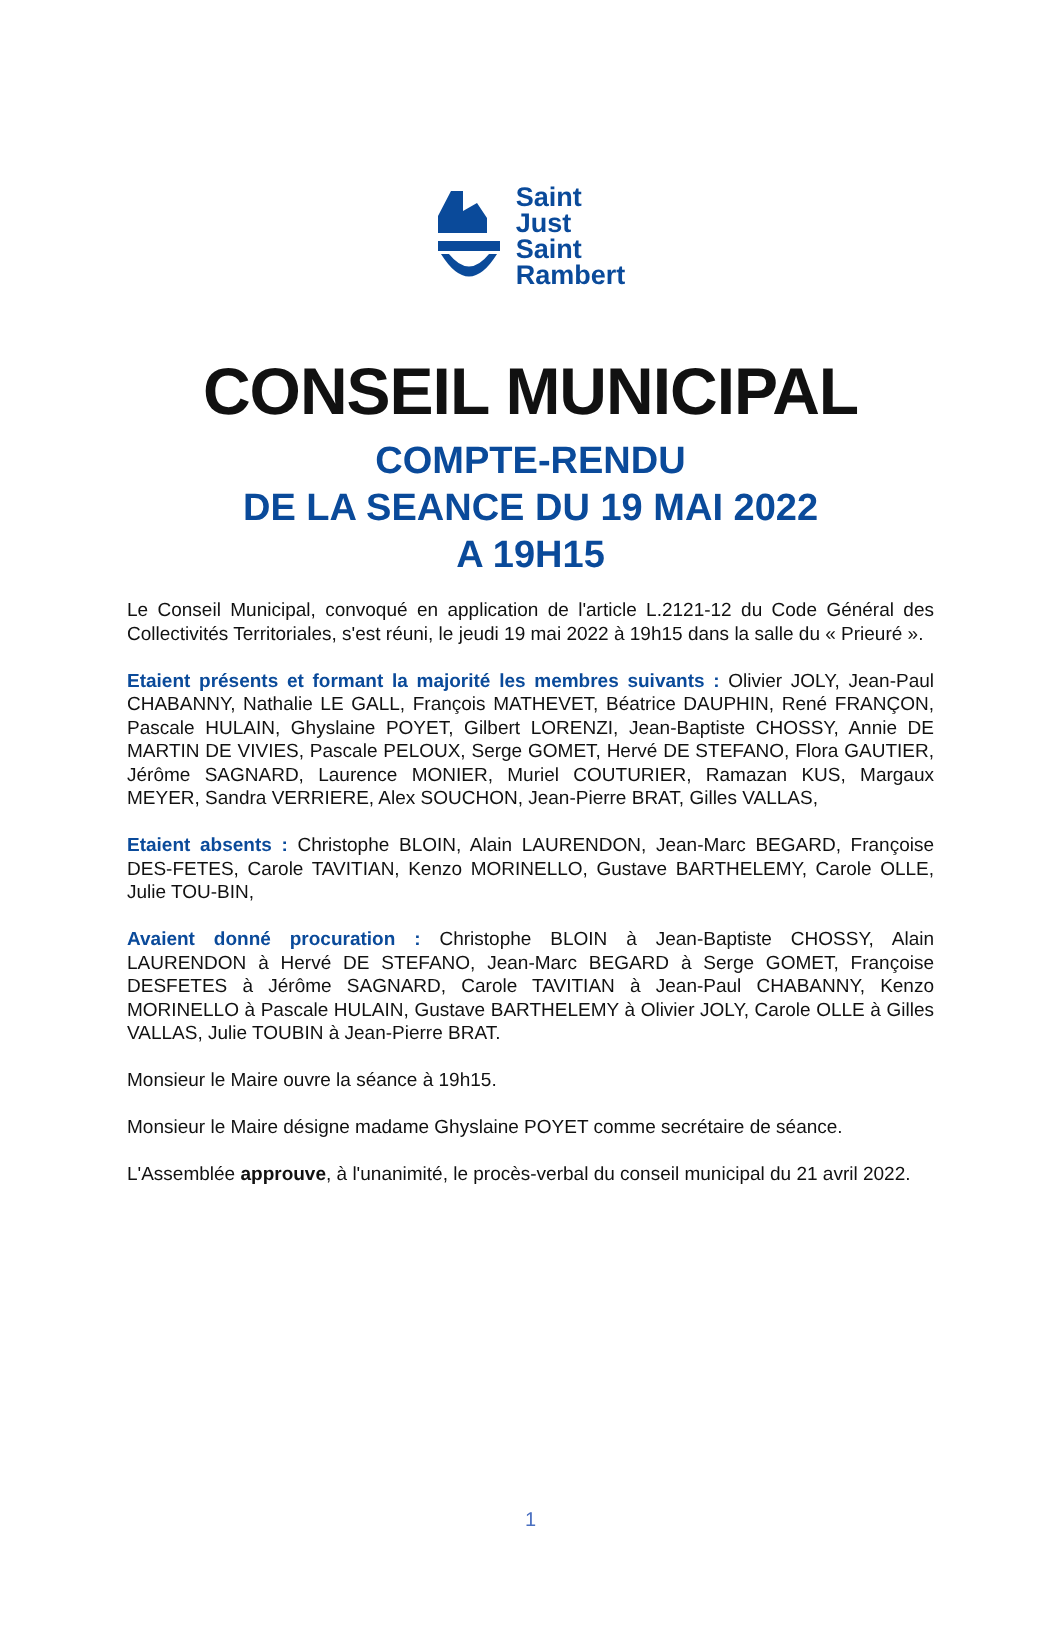Saint
Just
Saint
Rambert
CONSEIL MUNICIPAL
COMPTE-RENDU
DE LA SEANCE DU 19 MAI 2022
A 19H15
Le Conseil Municipal, convoqué en application de l'article L.2121-12 du Code Général des Collectivités Territoriales, s'est réuni, le jeudi 19 mai 2022 à 19h15 dans la salle du « Prieuré ».
Etaient présents et formant la majorité les membres suivants : Olivier JOLY, Jean-Paul CHABANNY, Nathalie LE GALL, François MATHEVET, Béatrice DAUPHIN, René FRANÇON, Pascale HULAIN, Ghyslaine POYET, Gilbert LORENZI, Jean-Baptiste CHOSSY, Annie DE MARTIN DE VIVIES, Pascale PELOUX, Serge GOMET, Hervé DE STEFANO, Flora GAUTIER, Jérôme SAGNARD, Laurence MONIER, Muriel COUTURIER, Ramazan KUS, Margaux MEYER, Sandra VERRIERE, Alex SOUCHON, Jean-Pierre BRAT, Gilles VALLAS,
Etaient absents : Christophe BLOIN, Alain LAURENDON, Jean-Marc BEGARD, Françoise DES-FETES, Carole TAVITIAN, Kenzo MORINELLO, Gustave BARTHELEMY, Carole OLLE, Julie TOU-BIN,
Avaient donné procuration : Christophe BLOIN à Jean-Baptiste CHOSSY, Alain LAURENDON à Hervé DE STEFANO, Jean-Marc BEGARD à Serge GOMET, Françoise DESFETES à Jérôme SAGNARD, Carole TAVITIAN à Jean-Paul CHABANNY, Kenzo MORINELLO à Pascale HULAIN, Gustave BARTHELEMY à Olivier JOLY, Carole OLLE à Gilles VALLAS, Julie TOUBIN à Jean-Pierre BRAT.
Monsieur le Maire ouvre la séance à 19h15.
Monsieur le Maire désigne madame Ghyslaine POYET comme secrétaire de séance.
L'Assemblée approuve, à l'unanimité, le procès-verbal du conseil municipal du 21 avril 2022.
1